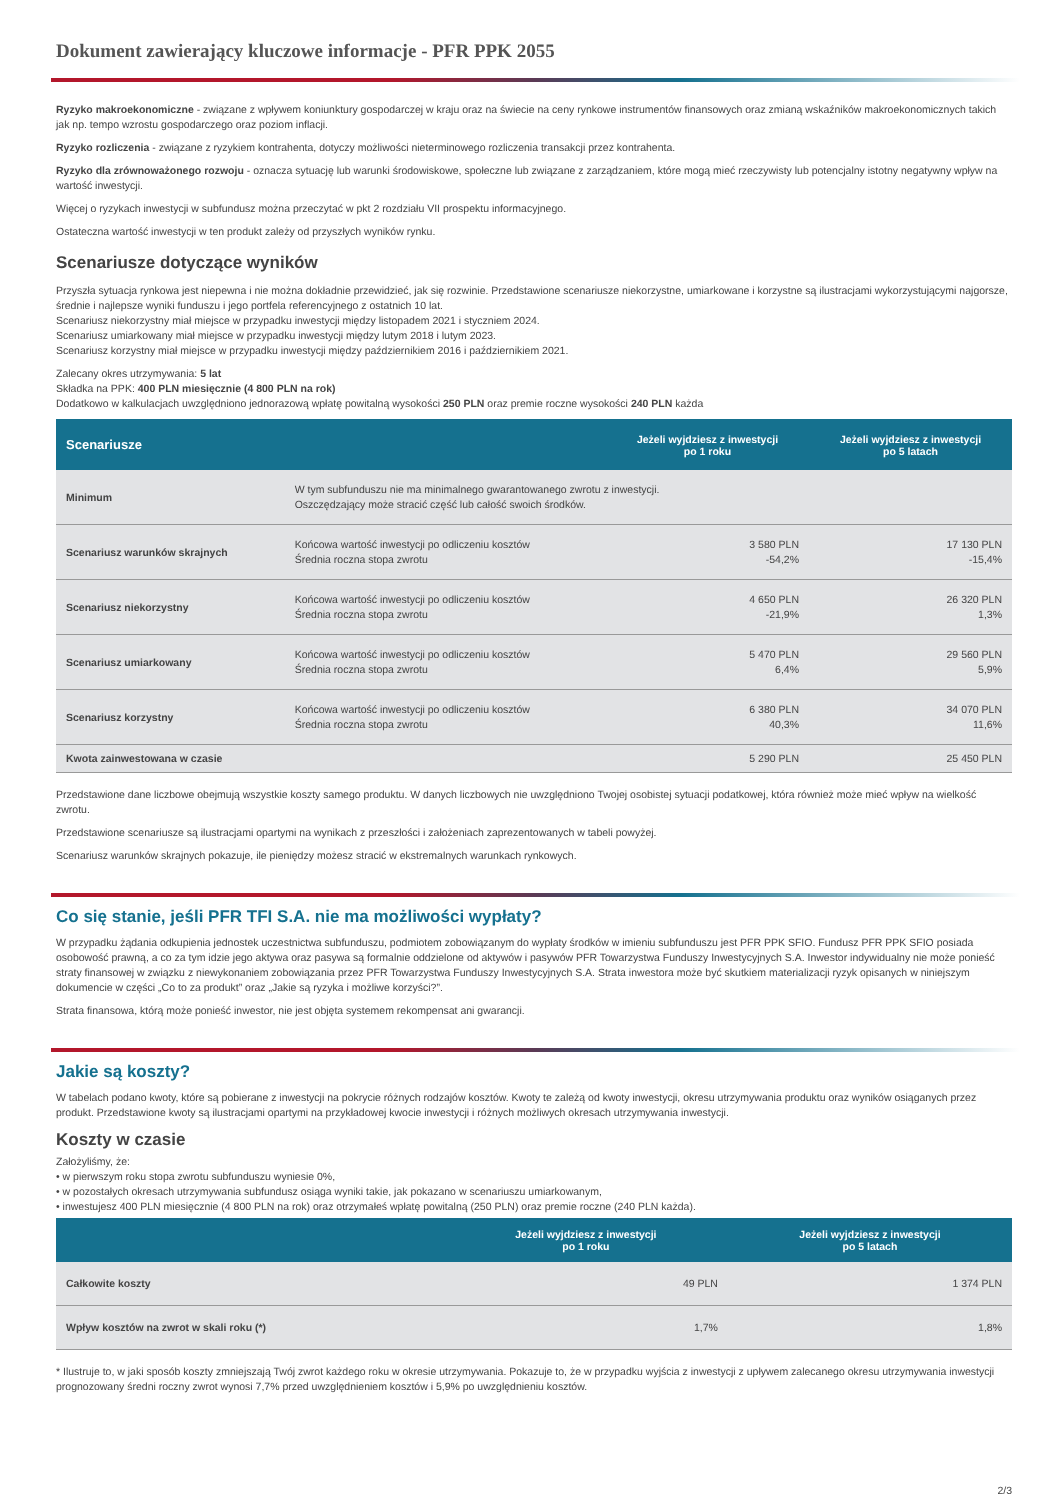Dokument zawierający kluczowe informacje - PFR PPK 2055
Ryzyko makroekonomiczne - związane z wpływem koniunktury gospodarczej w kraju oraz na świecie na ceny rynkowe instrumentów finansowych oraz zmianą wskaźników makroekonomicznych takich jak np. tempo wzrostu gospodarczego oraz poziom inflacji.
Ryzyko rozliczenia - związane z ryzykiem kontrahenta, dotyczy możliwości nieterminowego rozliczenia transakcji przez kontrahenta.
Ryzyko dla zrównoważonego rozwoju - oznacza sytuację lub warunki środowiskowe, społeczne lub związane z zarządzaniem, które mogą mieć rzeczywisty lub potencjalny istotny negatywny wpływ na wartość inwestycji.
Więcej o ryzykach inwestycji w subfundusz można przeczytać w pkt 2 rozdziału VII prospektu informacyjnego.
Ostateczna wartość inwestycji w ten produkt zależy od przyszłych wyników rynku.
Scenariusze dotyczące wyników
Przyszła sytuacja rynkowa jest niepewna i nie można dokładnie przewidzieć, jak się rozwinie. Przedstawione scenariusze niekorzystne, umiarkowane i korzystne są ilustracjami wykorzystującymi najgorsze, średnie i najlepsze wyniki funduszu i jego portfela referencyjnego z ostatnich 10 lat.
Scenariusz niekorzystny miał miejsce w przypadku inwestycji między listopadem 2021 i styczniem 2024.
Scenariusz umiarkowany miał miejsce w przypadku inwestycji między lutym 2018 i lutym 2023.
Scenariusz korzystny miał miejsce w przypadku inwestycji między październikiem 2016 i październikiem 2021.
Zalecany okres utrzymywania: 5 lat
Składka na PPK: 400 PLN miesięcznie (4 800 PLN na rok)
Dodatkowo w kalkulacjach uwzględniono jednorazową wpłatę powitalną wysokości 250 PLN oraz premie roczne wysokości 240 PLN każda
| Scenariusze | | Jeżeli wyjdziesz z inwestycji po 1 roku | Jeżeli wyjdziesz z inwestycji po 5 latach |
| --- | --- | --- | --- |
| Minimum | W tym subfunduszu nie ma minimalnego gwarantowanego zwrotu z inwestycji. Oszczędzający może stracić część lub całość swoich środków. | | |
| Scenariusz warunków skrajnych | Końcowa wartość inwestycji po odliczeniu kosztów Średnia roczna stopa zwrotu | 3 580 PLN -54,2% | 17 130 PLN -15,4% |
| Scenariusz niekorzystny | Końcowa wartość inwestycji po odliczeniu kosztów Średnia roczna stopa zwrotu | 4 650 PLN -21,9% | 26 320 PLN 1,3% |
| Scenariusz umiarkowany | Końcowa wartość inwestycji po odliczeniu kosztów Średnia roczna stopa zwrotu | 5 470 PLN 6,4% | 29 560 PLN 5,9% |
| Scenariusz korzystny | Końcowa wartość inwestycji po odliczeniu kosztów Średnia roczna stopa zwrotu | 6 380 PLN 40,3% | 34 070 PLN 11,6% |
| Kwota zainwestowana w czasie | | 5 290 PLN | 25 450 PLN |
Przedstawione dane liczbowe obejmują wszystkie koszty samego produktu. W danych liczbowych nie uwzględniono Twojej osobistej sytuacji podatkowej, która również może mieć wpływ na wielkość zwrotu.
Przedstawione scenariusze są ilustracjami opartymi na wynikach z przeszłości i założeniach zaprezentowanych w tabeli powyżej.
Scenariusz warunków skrajnych pokazuje, ile pieniędzy możesz stracić w ekstremalnych warunkach rynkowych.
Co się stanie, jeśli PFR TFI S.A. nie ma możliwości wypłaty?
W przypadku żądania odkupienia jednostek uczestnictwa subfunduszu, podmiotem zobowiązanym do wypłaty środków w imieniu subfunduszu jest PFR PPK SFIO. Fundusz PFR PPK SFIO posiada osobowość prawną, a co za tym idzie jego aktywa oraz pasywa są formalnie oddzielone od aktywów i pasywów PFR Towarzystwa Funduszy Inwestycyjnych S.A. Inwestor indywidualny nie może ponieść straty finansowej w związku z niewykonaniem zobowiązania przez PFR Towarzystwa Funduszy Inwestycyjnych S.A. Strata inwestora może być skutkiem materializacji ryzyk opisanych w niniejszym dokumencie w części „Co to za produkt” oraz „Jakie są ryzyka i możliwe korzyści?”.
Strata finansowa, którą może ponieść inwestor, nie jest objęta systemem rekompensat ani gwarancji.
Jakie są koszty?
W tabelach podano kwoty, które są pobierane z inwestycji na pokrycie różnych rodzajów kosztów. Kwoty te zależą od kwoty inwestycji, okresu utrzymywania produktu oraz wyników osiąganych przez produkt. Przedstawione kwoty są ilustracjami opartymi na przykładowej kwocie inwestycji i różnych możliwych okresach utrzymywania inwestycji.
Koszty w czasie
Założyliśmy, że:
• w pierwszym roku stopa zwrotu subfunduszu wyniesie 0%,
• w pozostałych okresach utrzymywania subfundusz osiąga wyniki takie, jak pokazano w scenariuszu umiarkowanym,
• inwestujesz 400 PLN miesięcznie (4 800 PLN na rok) oraz otrzymałeś wpłatę powitalną (250 PLN) oraz premie roczne (240 PLN każda).
| | Jeżeli wyjdziesz z inwestycji po 1 roku | Jeżeli wyjdziesz z inwestycji po 5 latach |
| --- | --- | --- |
| Całkowite koszty | 49 PLN | 1 374 PLN |
| Wpływ kosztów na zwrot w skali roku (*) | 1,7% | 1,8% |
* Ilustruje to, w jaki sposób koszty zmniejszają Twój zwrot każdego roku w okresie utrzymywania. Pokazuje to, że w przypadku wyjścia z inwestycji z upływem zalecanego okresu utrzymywania inwestycji prognozowany średni roczny zwrot wynosi 7,7% przed uwzględnieniem kosztów i 5,9% po uwzględnieniu kosztów.
2/3